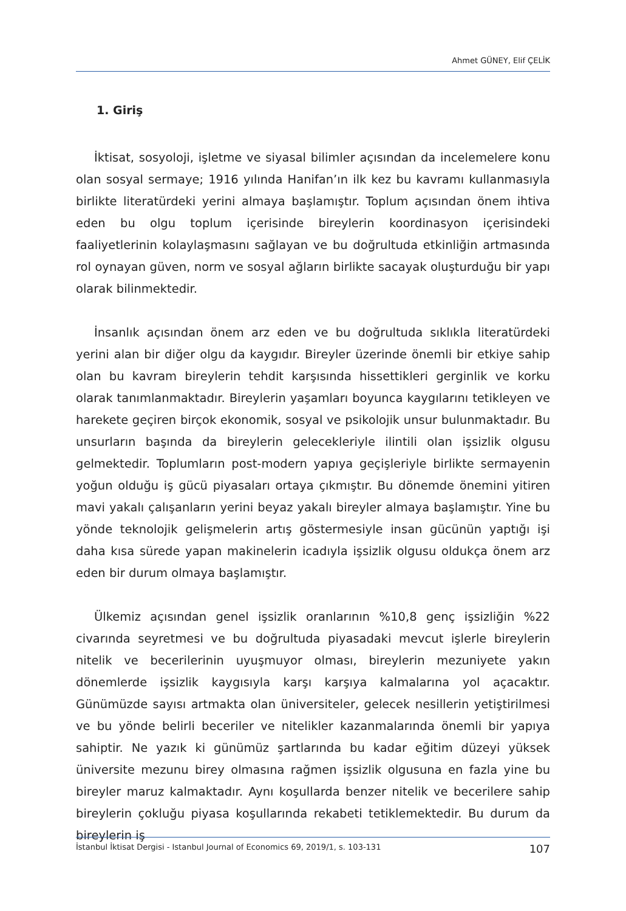Ahmet GÜNEY, Elif ÇELİK
1. Giriş
İktisat, sosyoloji, işletme ve siyasal bilimler açısından da incelemelere konu olan sosyal sermaye; 1916 yılında Hanifan’ın ilk kez bu kavramı kullanmasıyla birlikte literatürdeki yerini almaya başlamıştır. Toplum açısından önem ihtiva eden bu olgu toplum içerisinde bireylerin koordinasyon içerisindeki faaliyetlerinin kolaylaşmasını sağlayan ve bu doğrultuda etkinliğin artmasında rol oynayan güven, norm ve sosyal ağların birlikte sacayak oluşturduğu bir yapı olarak bilinmektedir.
İnsanlık açısından önem arz eden ve bu doğrultuda sıklıkla literatürdeki yerini alan bir diğer olgu da kaygıdır. Bireyler üzerinde önemli bir etkiye sahip olan bu kavram bireylerin tehdit karşısında hissettikleri gerginlik ve korku olarak tanımlanmaktadır. Bireylerin yaşamları boyunca kaygılarını tetikleyen ve harekete geçiren birçok ekonomik, sosyal ve psikolojik unsur bulunmaktadır. Bu unsurların başında da bireylerin gelecekleriyle ilintili olan işsizlik olgusu gelmektedir. Toplumların post-modern yapıya geçişleriyle birlikte sermayenin yoğun olduğu iş gücü piyasaları ortaya çıkmıştır. Bu dönemde önemini yitiren mavi yakalı çalışanların yerini beyaz yakalı bireyler almaya başlamıştır. Yine bu yönde teknolojik gelişmelerin artış göstermesiyle insan gücünün yaptığı işi daha kısa sürede yapan makinelerin icadıyla işsizlik olgusu oldukça önem arz eden bir durum olmaya başlamıştır.
Ülkemiz açısından genel işsizlik oranlarının %10,8 genç işsizliğin %22 civarında seyretmesi ve bu doğrultuda piyasadaki mevcut işlerle bireylerin nitelik ve becerilerinin uyuşmuyor olması, bireylerin mezuniyete yakın dönemlerde işsizlik kaygısıyla karşı karşıya kalmalarına yol açacaktır. Günümüzde sayısı artmakta olan üniversiteler, gelecek nesillerin yetiştirilmesi ve bu yönde belirli beceriler ve nitelikler kazanmalarında önemli bir yapıya sahiptir. Ne yazık ki günümüz şartlarında bu kadar eğitim düzeyi yüksek üniversite mezunu birey olmasına rağmen işsizlik olgusuna en fazla yine bu bireyler maruz kalmaktadır. Aynı koşullarda benzer nitelik ve becerilere sahip bireylerin çokluğu piyasa koşullarında rekabeti tetiklemektedir. Bu durum da bireylerin iş
İstanbul İktisat Dergisi - Istanbul Journal of Economics 69, 2019/1, s. 103-131 107